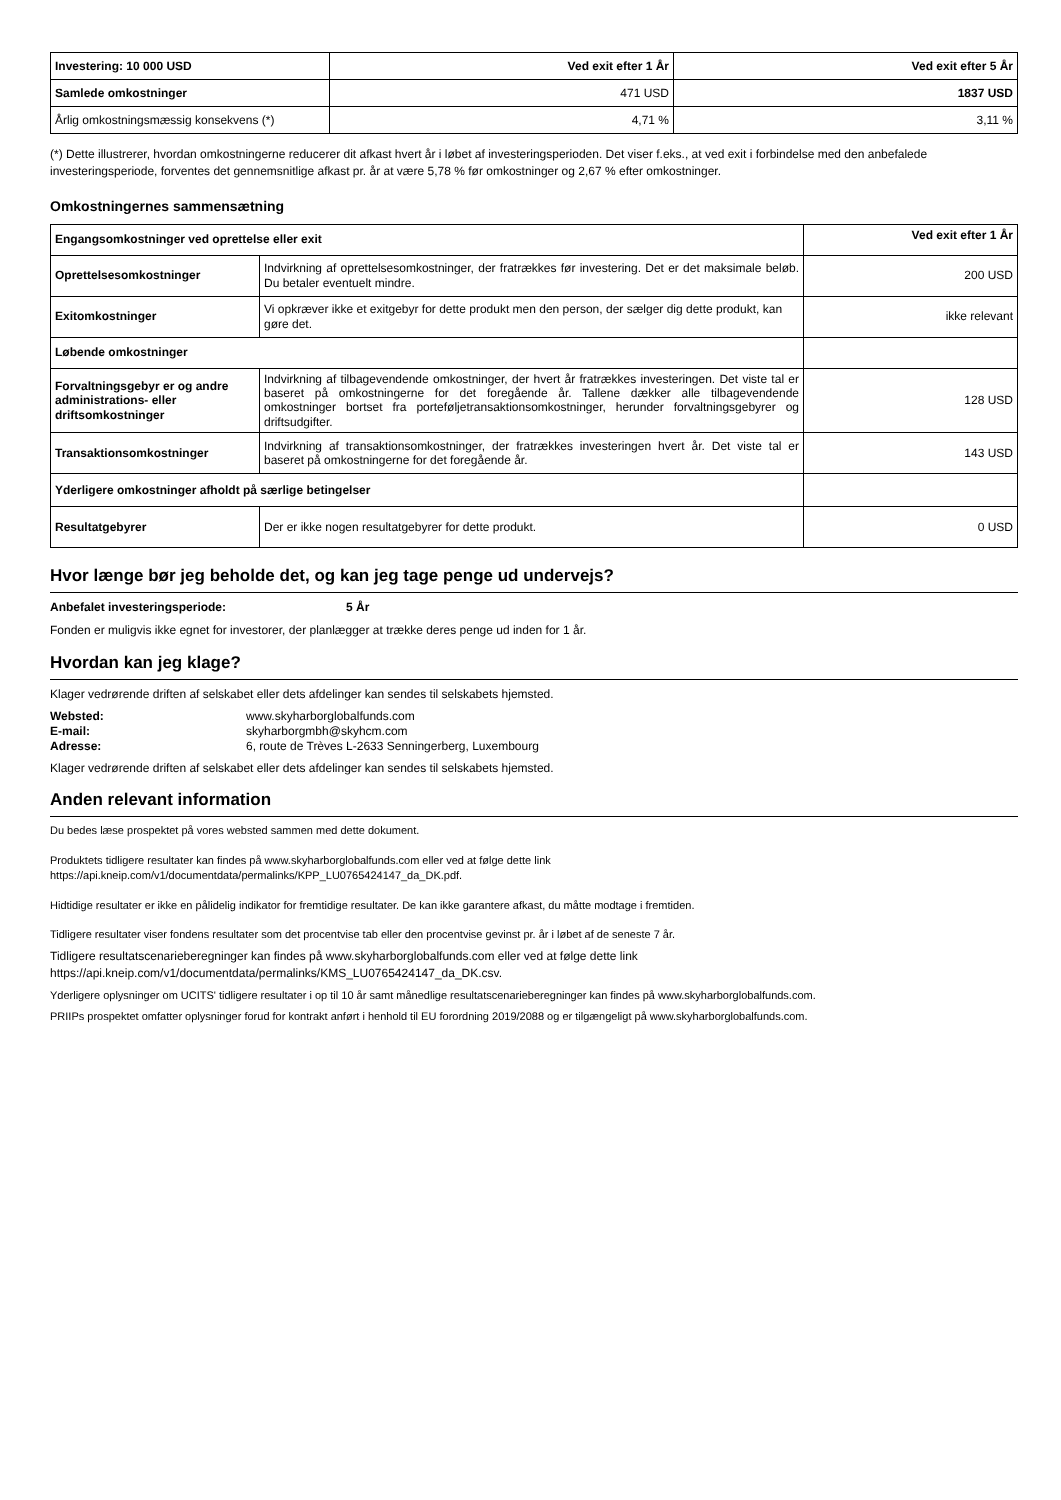| Investering: 10 000 USD | Ved exit efter 1 År | Ved exit efter 5 År |
| Samlede omkostninger | 471 USD | 1837 USD |
| Årlig omkostningsmæssig konsekvens (*) | 4,71 % | 3,11 % |
(*) Dette illustrerer, hvordan omkostningerne reducerer dit afkast hvert år i løbet af investeringsperioden. Det viser f.eks., at ved exit i forbindelse med den anbefalede investeringsperiode, forventes det gennemsnitlige afkast pr. år at være 5,78 % før omkostninger og 2,67 % efter omkostninger.
Omkostningernes sammensætning
| Engangsomkostninger ved oprettelse eller exit | | Ved exit efter 1 År |
| Oprettelsesomkostninger | Indvirkning af oprettelsesomkostninger, der fratrækkes før investering. Det er det maksimale beløb. Du betaler eventuelt mindre. | 200 USD |
| Exitomkostninger | Vi opkræver ikke et exitgebyr for dette produkt men den person, der sælger dig dette produkt, kan gøre det. | ikke relevant |
| Løbende omkostninger | | |
| Forvaltningsgebyr er og andre administrations- eller driftsomkostninger | Indvirkning af tilbagevendende omkostninger, der hvert år fratrækkes investeringen. Det viste tal er baseret på omkostningerne for det foregående år. Tallene dækker alle tilbagevendende omkostninger bortset fra porteføljetransaktionsomkostninger, herunder forvaltningsgebyrer og driftsudgifter. | 128 USD |
| Transaktionsomkostninger | Indvirkning af transaktionsomkostninger, der fratrækkes investeringen hvert år. Det viste tal er baseret på omkostningerne for det foregående år. | 143 USD |
| Yderligere omkostninger afholdt på særlige betingelser | | |
| Resultatgebyrer | Der er ikke nogen resultatgebyrer for dette produkt. | 0 USD |
Hvor længe bør jeg beholde det, og kan jeg tage penge ud undervejs?
Anbefalet investeringsperiode: 5 År
Fonden er muligvis ikke egnet for investorer, der planlægger at trække deres penge ud inden for 1 år.
Hvordan kan jeg klage?
Klager vedrørende driften af selskabet eller dets afdelinger kan sendes til selskabets hjemsted.
Websted: www.skyharborglobalfunds.com E-mail: skyharborgmbh@skyhcm.com Adresse: 6, route de Trèves L-2633 Senningerberg, Luxembourg
Klager vedrørende driften af selskabet eller dets afdelinger kan sendes til selskabets hjemsted.
Anden relevant information
Du bedes læse prospektet på vores websted sammen med dette dokument.
Produktets tidligere resultater kan findes på www.skyharborglobalfunds.com eller ved at følge dette link
https://api.kneip.com/v1/documentdata/permalinks/KPP_LU0765424147_da_DK.pdf.
Hidtidige resultater er ikke en pålidelig indikator for fremtidige resultater. De kan ikke garantere afkast, du måtte modtage i fremtiden.
Tidligere resultater viser fondens resultater som det procentvise tab eller den procentvise gevinst pr. år i løbet af de seneste 7 år.
Tidligere resultatscenarieberegninger kan findes på www.skyharborglobalfunds.com eller ved at følge dette link
https://api.kneip.com/v1/documentdata/permalinks/KMS_LU0765424147_da_DK.csv.
Yderligere oplysninger om UCITS' tidligere resultater i op til 10 år samt månedlige resultatscenarieberegninger kan findes på www.skyharborglobalfunds.com.
PRIIPs prospektet omfatter oplysninger forud for kontrakt anført i henhold til EU forordning 2019/2088 og er tilgængeligt på www.skyharborglobalfunds.com.